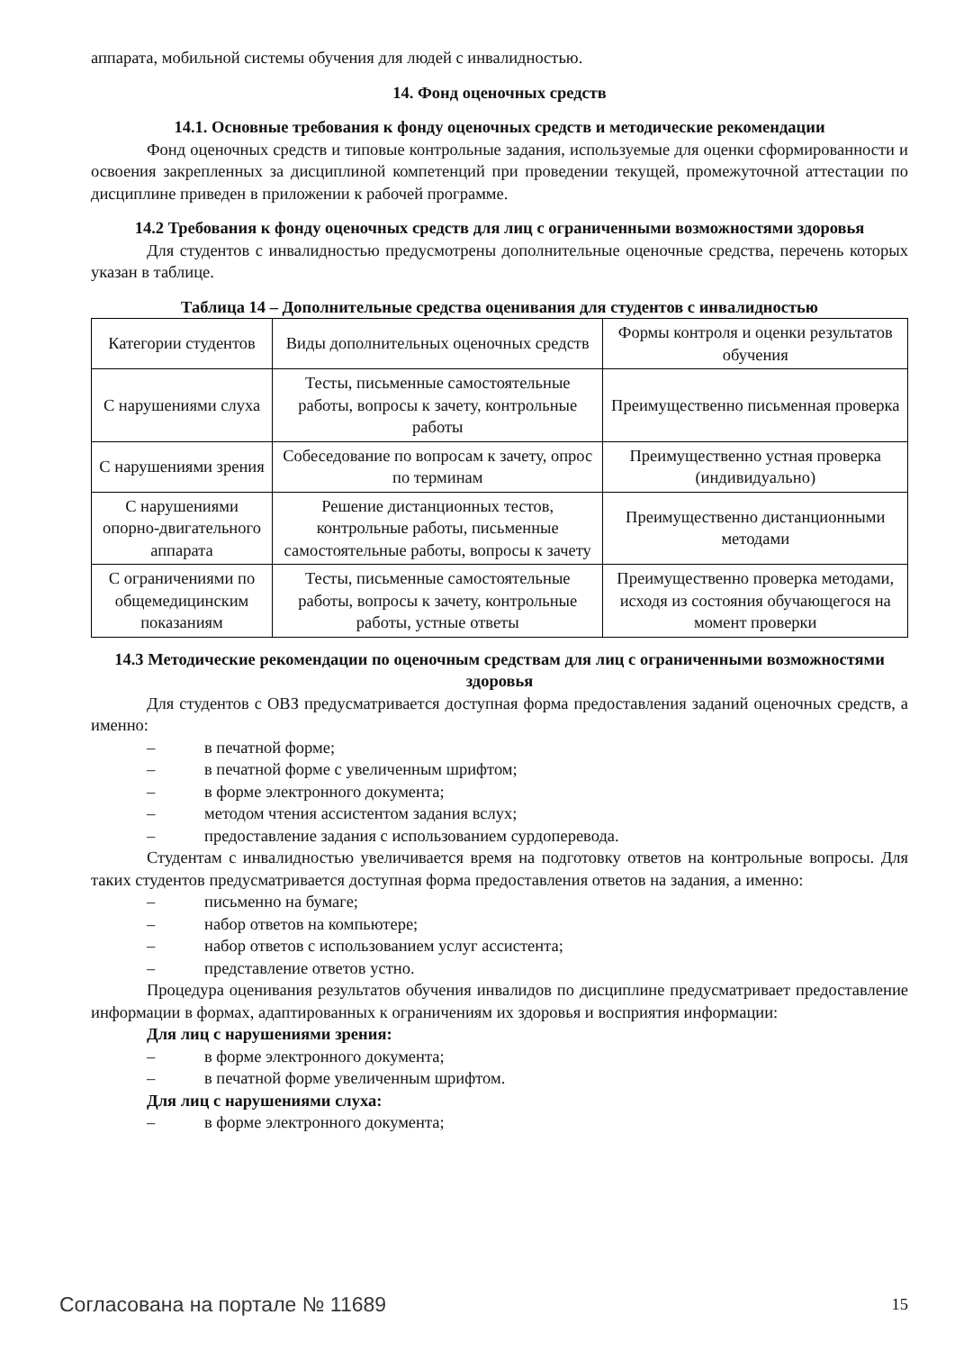аппарата, мобильной системы обучения для людей с инвалидностью.
14. Фонд оценочных средств
14.1. Основные требования к фонду оценочных средств и методические рекомендации
Фонд оценочных средств и типовые контрольные задания, используемые для оценки сформированности и освоения закрепленных за дисциплиной компетенций при проведении текущей, промежуточной аттестации по дисциплине приведен в приложении к рабочей программе.
14.2 Требования к фонду оценочных средств для лиц с ограниченными возможностями здоровья
Для студентов с инвалидностью предусмотрены дополнительные оценочные средства, перечень которых указан в таблице.
Таблица 14 – Дополнительные средства оценивания для студентов с инвалидностью
| Категории студентов | Виды дополнительных оценочных средств | Формы контроля и оценки результатов обучения |
| С нарушениями слуха | Тесты, письменные самостоятельные работы, вопросы к зачету, контрольные работы | Преимущественно письменная проверка |
| С нарушениями зрения | Собеседование по вопросам к зачету, опрос по терминам | Преимущественно устная проверка (индивидуально) |
| С нарушениями опорно-двигательного аппарата | Решение дистанционных тестов, контрольные работы, письменные самостоятельные работы, вопросы к зачету | Преимущественно дистанционными методами |
| С ограничениями по общемедицинским показаниям | Тесты, письменные самостоятельные работы, вопросы к зачету, контрольные работы, устные ответы | Преимущественно проверка методами, исходя из состояния обучающегося на момент проверки |
14.3 Методические рекомендации по оценочным средствам для лиц с ограниченными возможностями здоровья
Для студентов с ОВЗ предусматривается доступная форма предоставления заданий оценочных средств, а именно:
– в печатной форме;
– в печатной форме с увеличенным шрифтом;
– в форме электронного документа;
– методом чтения ассистентом задания вслух;
– предоставление задания с использованием сурдоперевода.
Студентам с инвалидностью увеличивается время на подготовку ответов на контрольные вопросы. Для таких студентов предусматривается доступная форма предоставления ответов на задания, а именно:
– письменно на бумаге;
– набор ответов на компьютере;
– набор ответов с использованием услуг ассистента;
– представление ответов устно.
Процедура оценивания результатов обучения инвалидов по дисциплине предусматривает предоставление информации в формах, адаптированных к ограничениям их здоровья и восприятия информации:
Для лиц с нарушениями зрения:
– в форме электронного документа;
– в печатной форме увеличенным шрифтом.
Для лиц с нарушениями слуха:
– в форме электронного документа;
Согласована на портале № 11689 15